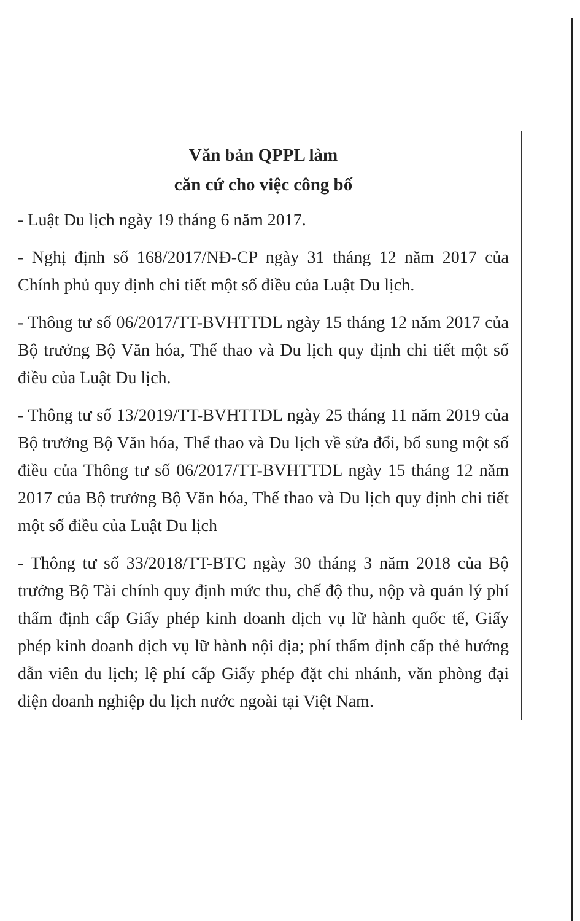| Văn bản QPPL làm căn cứ cho việc công bố |
| --- |
| - Luật Du lịch ngày 19 tháng 6 năm 2017. - Nghị định số 168/2017/NĐ-CP ngày 31 tháng 12 năm 2017 của Chính phủ quy định chi tiết một số điều của Luật Du lịch. - Thông tư số 06/2017/TT-BVHTTDL ngày 15 tháng 12 năm 2017 của Bộ trưởng Bộ Văn hóa, Thể thao và Du lịch quy định chi tiết một số điều của Luật Du lịch. - Thông tư số 13/2019/TT-BVHTTDL ngày 25 tháng 11 năm 2019 của Bộ trưởng Bộ Văn hóa, Thể thao và Du lịch về sửa đổi, bổ sung một số điều của Thông tư số 06/2017/TT-BVHTTDL ngày 15 tháng 12 năm 2017 của Bộ trưởng Bộ Văn hóa, Thể thao và Du lịch quy định chi tiết một số điều của Luật Du lịch - Thông tư số 33/2018/TT-BTC ngày 30 tháng 3 năm 2018 của Bộ trưởng Bộ Tài chính quy định mức thu, chế độ thu, nộp và quản lý phí thẩm định cấp Giấy phép kinh doanh dịch vụ lữ hành quốc tế, Giấy phép kinh doanh dịch vụ lữ hành nội địa; phí thẩm định cấp thẻ hướng dẫn viên du lịch; lệ phí cấp Giấy phép đặt chi nhánh, văn phòng đại diện doanh nghiệp du lịch nước ngoài tại Việt Nam. |